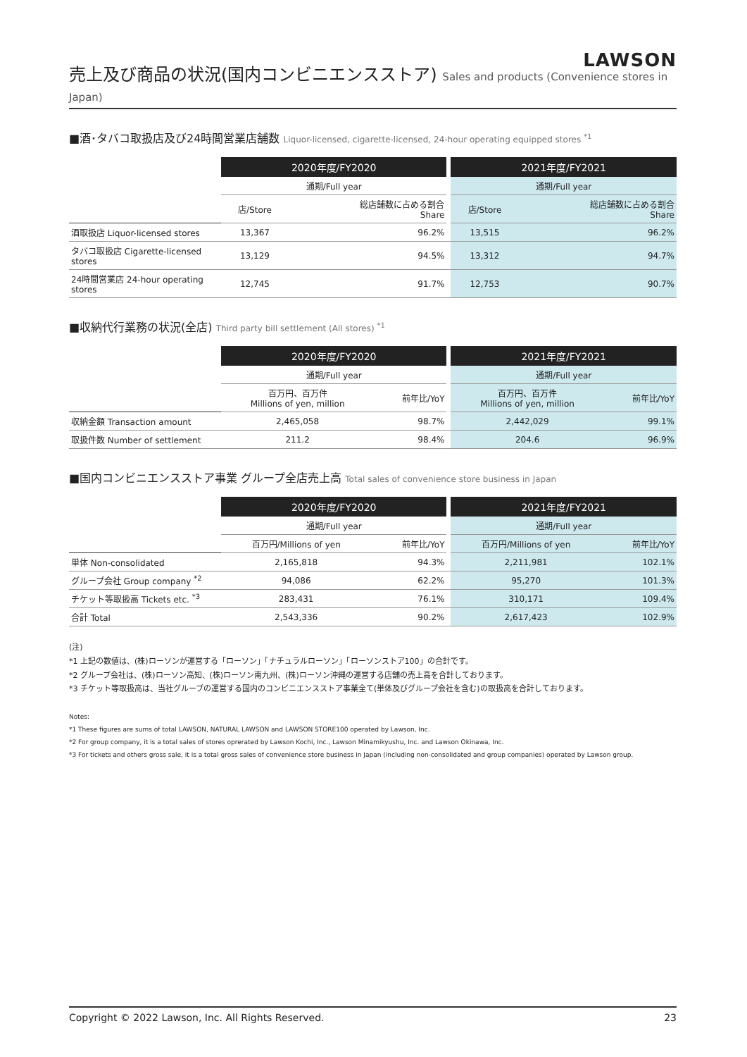LAWSON
売上及び商品の状況(国内コンビニエンスストア) Sales and products (Convenience stores in Japan)
■酒･タバコ取扱店及び24時間営業店舗数 Liquor-licensed, cigarette-licensed, 24-hour operating equipped stores <sup>*1</sup>
| | 2020年度/FY2020 | | | 2021年度/FY2021 | |
| | 通期/Full year | | | 通期/Full year | |
| | 店/Store | 総店舗数に占める割合 Share | | 店/Store | 総店舗数に占める割合 Share |
| 酒取扱店 Liquor-licensed stores | 13,367 | 96.2% | | 13,515 | 96.2% |
| タバコ取扱店 Cigarette-licensed stores | 13,129 | 94.5% | | 13,312 | 94.7% |
| 24時間営業店 24-hour operating stores | 12,745 | 91.7% | | 12,753 | 90.7% |
■収納代行業務の状況(全店) Third party bill settlement (All stores) <sup>*1</sup>
| | 2020年度/FY2020 | | | 2021年度/FY2021 | |
| | 通期/Full year | | | 通期/Full year | |
| | 百万円、百万件 Millions of yen, million | 前年比/YoY | | 百万円、百万件 Millions of yen, million | 前年比/YoY |
| 収納金額 Transaction amount | 2,465,058 | 98.7% | | 2,442,029 | 99.1% |
| 取扱件数 Number of settlement | 211.2 | 98.4% | | 204.6 | 96.9% |
■国内コンビニエンスストア事業 グループ全店売上高 Total sales of convenience store business in Japan
| | 2020年度/FY2020 | | | 2021年度/FY2021 | |
| | 通期/Full year | | | 通期/Full year | |
| | 百万円/Millions of yen | 前年比/YoY | | 百万円/Millions of yen | 前年比/YoY |
| 単体 Non-consolidated | 2,165,818 | 94.3% | | 2,211,981 | 102.1% |
| グループ会社 Group company <sup>*2</sup> | 94,086 | 62.2% | | 95,270 | 101.3% |
| チケット等取扱高 Tickets etc. <sup>*3</sup> | 283,431 | 76.1% | | 310,171 | 109.4% |
| 合計 Total | 2,543,336 | 90.2% | | 2,617,423 | 102.9% |
(注)
*1 上記の数値は、(株)ローソンが運営する「ローソン」「ナチュラルローソン」「ローソンストア100」の合計です。
*2 グループ会社は、(株)ローソン高知、(株)ローソン南九州、(株)ローソン沖縄の運営する店舗の売上高を合計しております。
*3 チケット等取扱高は、当社グループの運営する国内のコンビニエンスストア事業全て(単体及びグループ会社を含む)の取扱高を合計しております。
Notes:
*1 These figures are sums of total LAWSON, NATURAL LAWSON and LAWSON STORE100 operated by Lawson, Inc.
*2 For group company, it is a total sales of stores oprerated by Lawson Kochi, Inc., Lawson Minamikyushu, Inc. and Lawson Okinawa, Inc.
*3 For tickets and others gross sale, it is a total gross sales of convenience store business in Japan (including non-consolidated and group companies) operated by Lawson group.
Copyright © 2022 Lawson, Inc. All Rights Reserved. 23